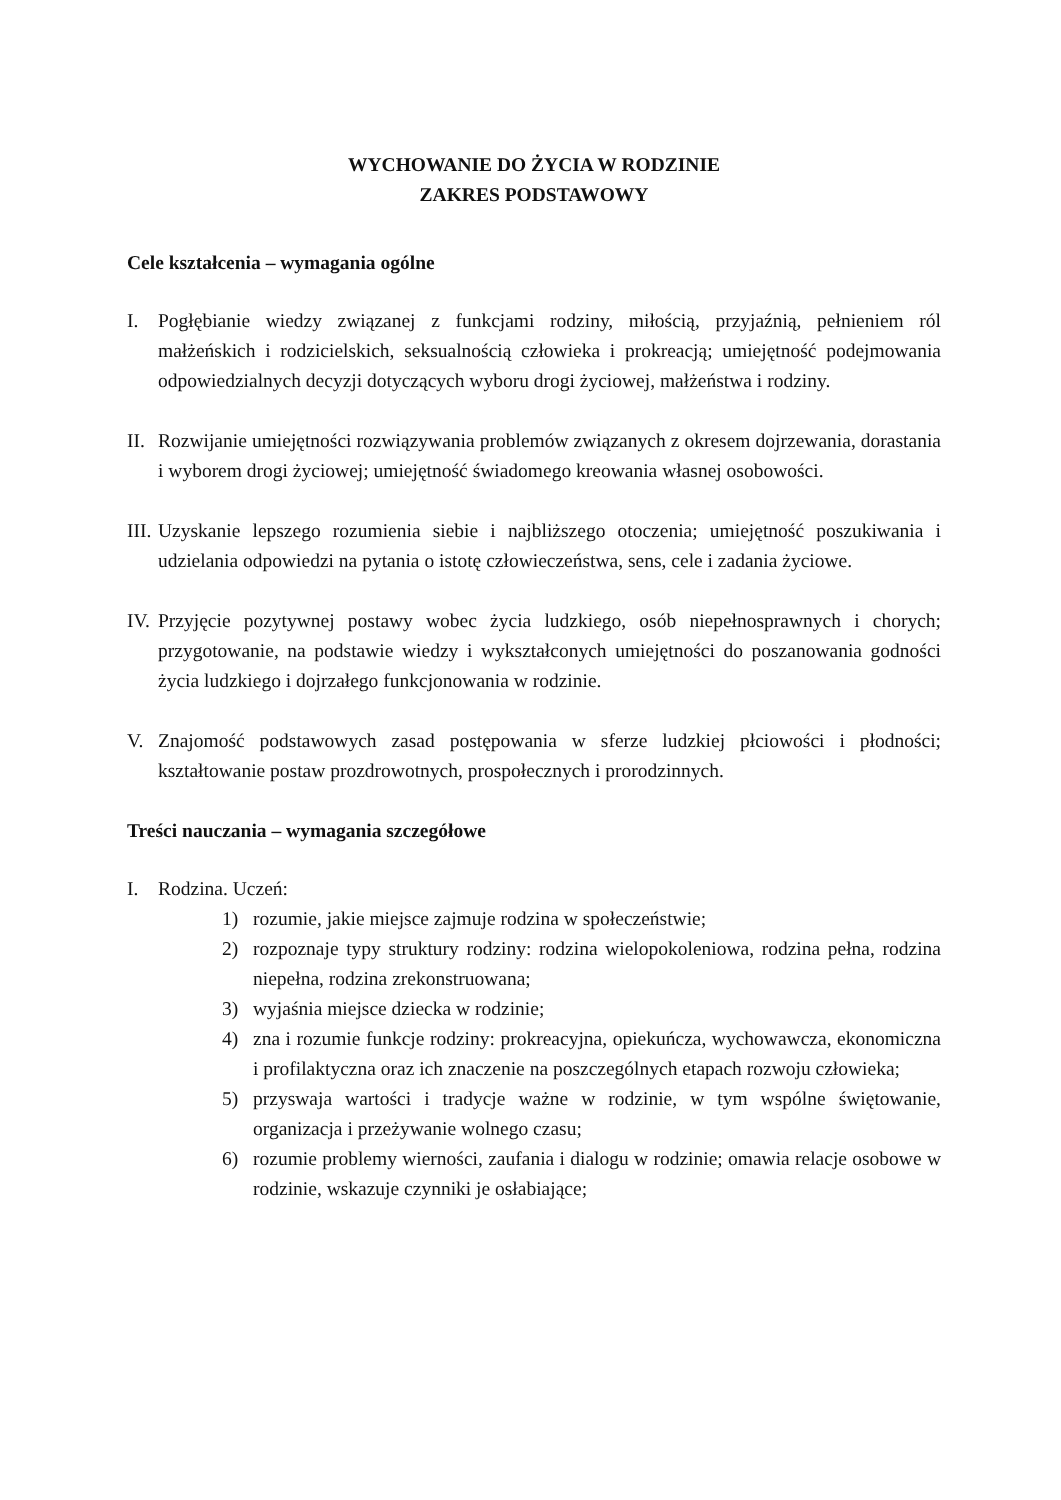WYCHOWANIE DO ŻYCIA W RODZINIE
ZAKRES PODSTAWOWY
Cele kształcenia – wymagania ogólne
I. Pogłębianie wiedzy związanej z funkcjami rodziny, miłością, przyjaźnią, pełnieniem ról małżeńskich i rodzicielskich, seksualnością człowieka i prokreacją; umiejętność podejmowania odpowiedzialnych decyzji dotyczących wyboru drogi życiowej, małżeństwa i rodziny.
II. Rozwijanie umiejętności rozwiązywania problemów związanych z okresem dojrzewania, dorastania i wyborem drogi życiowej; umiejętność świadomego kreowania własnej osobowości.
III. Uzyskanie lepszego rozumienia siebie i najbliższego otoczenia; umiejętność poszukiwania i udzielania odpowiedzi na pytania o istotę człowieczeństwa, sens, cele i zadania życiowe.
IV. Przyjęcie pozytywnej postawy wobec życia ludzkiego, osób niepełnosprawnych i chorych; przygotowanie, na podstawie wiedzy i wykształconych umiejętności do poszanowania godności życia ludzkiego i dojrzałego funkcjonowania w rodzinie.
V. Znajomość podstawowych zasad postępowania w sferze ludzkiej płciowości i płodności; kształtowanie postaw prozdrowotnych, prospołecznych i prorodzinnych.
Treści nauczania – wymagania szczegółowe
I. Rodzina. Uczeń:
1) rozumie, jakie miejsce zajmuje rodzina w społeczeństwie;
2) rozpoznaje typy struktury rodziny: rodzina wielopokoleniowa, rodzina pełna, rodzina niepełna, rodzina zrekonstruowana;
3) wyjaśnia miejsce dziecka w rodzinie;
4) zna i rozumie funkcje rodziny: prokreacyjna, opiekuńcza, wychowawcza, ekonomiczna i profilaktyczna oraz ich znaczenie na poszczególnych etapach rozwoju człowieka;
5) przyswaja wartości i tradycje ważne w rodzinie, w tym wspólne świętowanie, organizacja i przeżywanie wolnego czasu;
6) rozumie problemy wierności, zaufania i dialogu w rodzinie; omawia relacje osobowe w rodzinie, wskazuje czynniki je osłabiające;